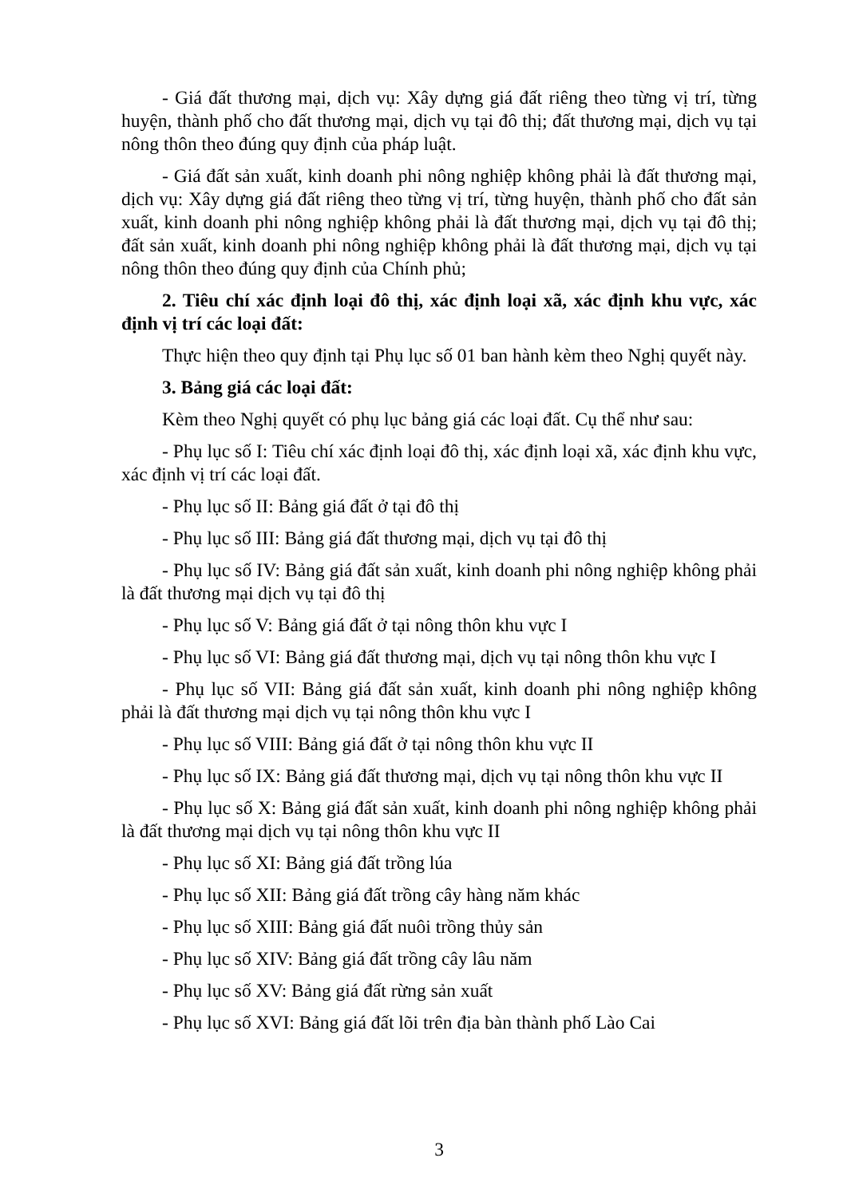- Giá đất thương mại, dịch vụ: Xây dựng giá đất riêng theo từng vị trí, từng huyện, thành phố cho đất thương mại, dịch vụ tại đô thị; đất thương mại, dịch vụ tại nông thôn theo đúng quy định của pháp luật.
- Giá đất sản xuất, kinh doanh phi nông nghiệp không phải là đất thương mại, dịch vụ: Xây dựng giá đất riêng theo từng vị trí, từng huyện, thành phố cho đất sản xuất, kinh doanh phi nông nghiệp không phải là đất thương mại, dịch vụ tại đô thị; đất sản xuất, kinh doanh phi nông nghiệp không phải là đất thương mại, dịch vụ tại nông thôn theo đúng quy định của Chính phủ;
2. Tiêu chí xác định loại đô thị, xác định loại xã, xác định khu vực, xác định vị trí các loại đất:
Thực hiện theo quy định tại Phụ lục số 01 ban hành kèm theo Nghị quyết này.
3. Bảng giá các loại đất:
Kèm theo Nghị quyết có phụ lục bảng giá các loại đất. Cụ thể như sau:
- Phụ lục số I: Tiêu chí xác định loại đô thị, xác định loại xã, xác định khu vực, xác định vị trí các loại đất.
- Phụ lục số II: Bảng giá đất ở tại đô thị
- Phụ lục số III: Bảng giá đất thương mại, dịch vụ tại đô thị
- Phụ lục số IV: Bảng giá đất sản xuất, kinh doanh phi nông nghiệp không phải là đất thương mại dịch vụ tại đô thị
- Phụ lục số V: Bảng giá đất ở tại nông thôn khu vực I
- Phụ lục số VI: Bảng giá đất thương mại, dịch vụ tại nông thôn khu vực I
- Phụ lục số VII: Bảng giá đất sản xuất, kinh doanh phi nông nghiệp không phải là đất thương mại dịch vụ tại nông thôn khu vực I
- Phụ lục số VIII: Bảng giá đất ở tại nông thôn khu vực II
- Phụ lục số IX: Bảng giá đất thương mại, dịch vụ tại nông thôn khu vực II
- Phụ lục số X: Bảng giá đất sản xuất, kinh doanh phi nông nghiệp không phải là đất thương mại dịch vụ tại nông thôn khu vực II
- Phụ lục số XI: Bảng giá đất trồng lúa
- Phụ lục số XII: Bảng giá đất trồng cây hàng năm khác
- Phụ lục số XIII: Bảng giá đất nuôi trồng thủy sản
- Phụ lục số XIV: Bảng giá đất trồng cây lâu năm
- Phụ lục số XV: Bảng giá đất rừng sản xuất
- Phụ lục số XVI: Bảng giá đất lõi trên địa bàn thành phố Lào Cai
3